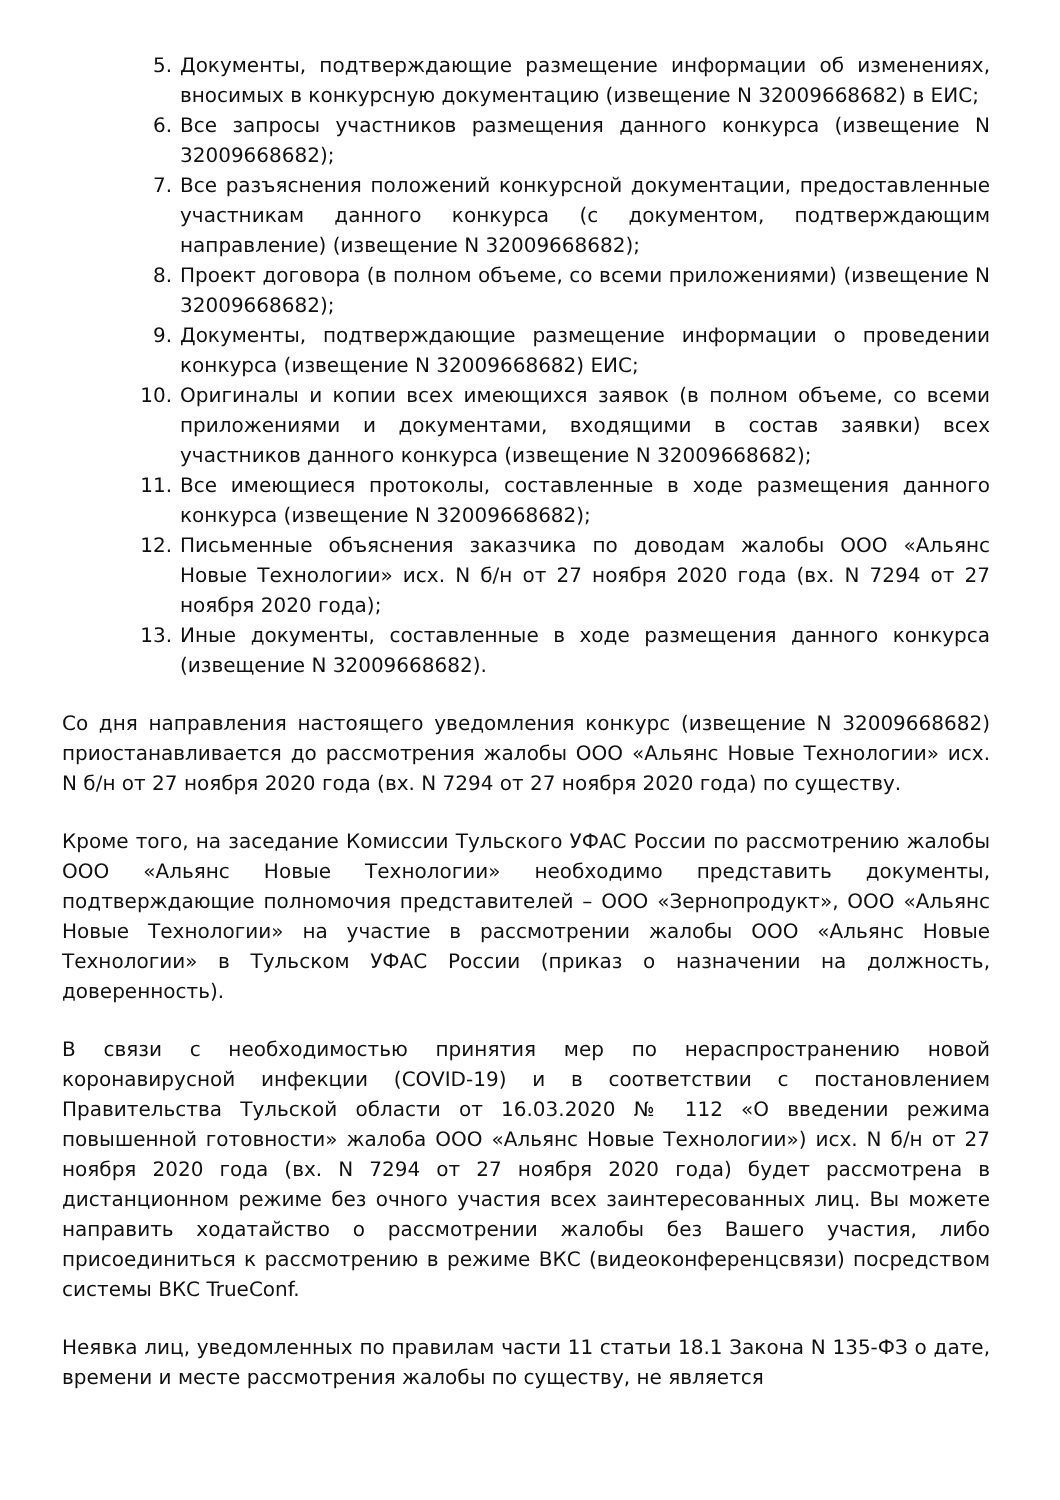5. Документы, подтверждающие размещение информации об изменениях, вносимых в конкурсную документацию (извещение N 32009668682) в ЕИС;
6. Все запросы участников размещения данного конкурса (извещение N 32009668682);
7. Все разъяснения положений конкурсной документации, предоставленные участникам данного конкурса (с документом, подтверждающим направление) (извещение N 32009668682);
8. Проект договора (в полном объеме, со всеми приложениями) (извещение N 32009668682);
9. Документы, подтверждающие размещение информации о проведении конкурса (извещение N 32009668682) ЕИС;
10. Оригиналы и копии всех имеющихся заявок (в полном объеме, со всеми приложениями и документами, входящими в состав заявки) всех участников данного конкурса (извещение N 32009668682);
11. Все имеющиеся протоколы, составленные в ходе размещения данного конкурса (извещение N 32009668682);
12. Письменные объяснения заказчика по доводам жалобы ООО «Альянс Новые Технологии» исх. N б/н от 27 ноября 2020 года (вх. N 7294 от 27 ноября 2020 года);
13. Иные документы, составленные в ходе размещения данного конкурса (извещение N 32009668682).
Со дня направления настоящего уведомления конкурс (извещение N 32009668682) приостанавливается до рассмотрения жалобы ООО «Альянс Новые Технологии» исх. N б/н от 27 ноября 2020 года (вх. N 7294 от 27 ноября 2020 года) по существу.
Кроме того, на заседание Комиссии Тульского УФАС России по рассмотрению жалобы ООО «Альянс Новые Технологии» необходимо представить документы, подтверждающие полномочия представителей – ООО «Зернопродукт», ООО «Альянс Новые Технологии» на участие в рассмотрении жалобы ООО «Альянс Новые Технологии» в Тульском УФАС России (приказ о назначении на должность, доверенность).
В связи с необходимостью принятия мер по нераспространению новой коронавирусной инфекции (COVID-19) и в соответствии с постановлением Правительства Тульской области от 16.03.2020 № 112 «О введении режима повышенной готовности» жалоба ООО «Альянс Новые Технологии») исх. N б/н от 27 ноября 2020 года (вх. N 7294 от 27 ноября 2020 года) будет рассмотрена в дистанционном режиме без очного участия всех заинтересованных лиц. Вы можете направить ходатайство о рассмотрении жалобы без Вашего участия, либо присоединиться к рассмотрению в режиме ВКС (видеоконференцсвязи) посредством системы ВКС TrueConf.
Неявка лиц, уведомленных по правилам части 11 статьи 18.1 Закона N 135-ФЗ о дате, времени и месте рассмотрения жалобы по существу, не является